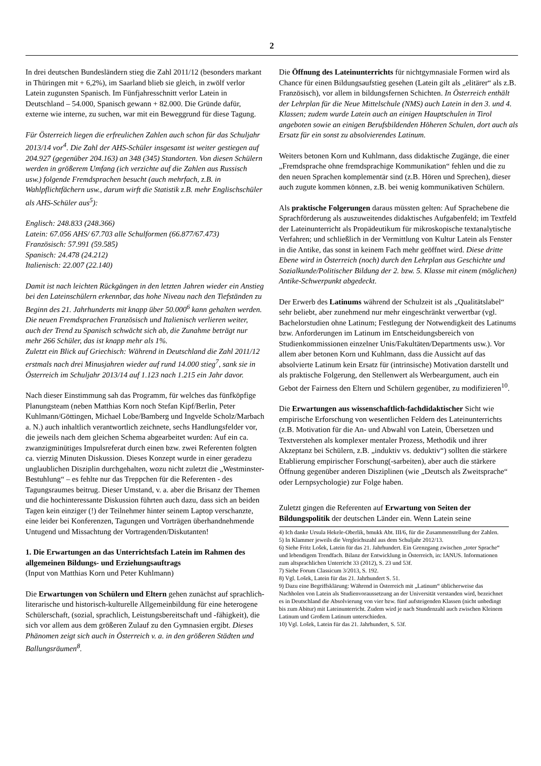2
In drei deutschen Bundesländern stieg die Zahl 2011/12 (besonders markant in Thüringen mit + 6,2%), im Saarland blieb sie gleich, in zwölf verlor Latein zugunsten Spanisch. Im Fünfjahresschnitt verlor Latein in Deutschland – 54.000, Spanisch gewann + 82.000. Die Gründe dafür, externe wie interne, zu suchen, war mit ein Beweggrund für diese Tagung.
Für Österreich liegen die erfreulichen Zahlen auch schon für das Schuljahr 2013/14 vor<sup>4</sup>. Die Zahl der AHS-Schüler insgesamt ist weiter gestiegen auf 204.927 (gegenüber 204.163) an 348 (345) Standorten. Von diesen Schülern werden in größerem Umfang (ich verzichte auf die Zahlen aus Russisch usw.) folgende Fremdsprachen besucht (auch mehrfach, z.B. in Wahlpflichtfächern usw., darum wirft die Statistik z.B. mehr Englischschüler als AHS-Schüler aus<sup>5</sup>):
Englisch: 248.833 (248.366)
Latein: 67.056 AHS/ 67.703 alle Schulformen (66.877/67.473)
Französisch: 57.991 (59.585)
Spanisch: 24.478 (24.212)
Italienisch: 22.007 (22.140)
Damit ist nach leichten Rückgängen in den letzten Jahren wieder ein Anstieg bei den Lateinschülern erkennbar, das hohe Niveau nach den Tiefständen zu Beginn des 21. Jahrhunderts mit knapp über 50.000<sup>6</sup> kann gehalten werden. Die neuen Fremdsprachen Französisch und Italienisch verlieren weiter, auch der Trend zu Spanisch schwächt sich ab, die Zunahme beträgt nur mehr 266 Schüler, das ist knapp mehr als 1%.
Zuletzt ein Blick auf Griechisch: Während in Deutschland die Zahl 2011/12 erstmals nach drei Minusjahren wieder auf rund 14.000 stieg<sup>7</sup>, sank sie in Österreich im Schuljahr 2013/14 auf 1.123 nach 1.215 ein Jahr davor.
Nach dieser Einstimmung sah das Programm, für welches das fünfköpfige Planungsteam (neben Matthias Korn noch Stefan Kipf/Berlin, Peter Kuhlmann/Göttingen, Michael Lobe/Bamberg und Ingvelde Scholz/Marbach a. N.) auch inhaltlich verantwortlich zeichnete, sechs Handlungsfelder vor, die jeweils nach dem gleichen Schema abgearbeitet wurden: Auf ein ca. zwanzigminütiges Impulsreferat durch einen bzw. zwei Referenten folgten ca. vierzig Minuten Diskussion. Dieses Konzept wurde in einer geradezu unglaublichen Disziplin durchgehalten, wozu nicht zuletzt die „Westminster-Bestuhlung“ – es fehlte nur das Treppchen für die Referenten - des Tagungsraumes beitrug. Dieser Umstand, v. a. aber die Brisanz der Themen und die hochinteressante Diskussion führten auch dazu, dass sich an beiden Tagen kein einziger (!) der Teilnehmer hinter seinem Laptop verschanzte, eine leider bei Konferenzen, Tagungen und Vorträgen überhandnehmende Untugend und Missachtung der Vortragenden/Diskutanten!
1. Die Erwartungen an das Unterrichtsfach Latein im Rahmen des allgemeinen Bildungs- und Erziehungsauftrags
(Input von Matthias Korn und Peter Kuhlmann)
Die Erwartungen von Schülern und Eltern gehen zunächst auf sprachlich-literarische und historisch-kulturelle Allgemeinbildung für eine heterogene Schülerschaft, (sozial, sprachlich, Leistungsbereitschaft und -fähigkeit), die sich vor allem aus dem größeren Zulauf zu den Gymnasien ergibt. Dieses Phänomen zeigt sich auch in Österreich v. a. in den größeren Städten und Ballungsräumen<sup>8</sup>.
Die Öffnung des Lateinunterrichts für nichtgymnasiale Formen wird als Chance für einen Bildungsaufstieg gesehen (Latein gilt als „elitärer“ als z.B. Französisch), vor allem in bildungsfernen Schichten. In Österreich enthält der Lehrplan für die Neue Mittelschule (NMS) auch Latein in den 3. und 4. Klassen; zudem wurde Latein auch an einigen Hauptschulen in Tirol angeboten sowie an einigen Berufsbildenden Höheren Schulen, dort auch als Ersatz für ein sonst zu absolvierendes Latinum.
Weiters betonen Korn und Kuhlmann, dass didaktische Zugänge, die einer „Fremdsprache ohne fremdsprachige Kommunikation“ fehlen und die zu den neuen Sprachen komplementär sind (z.B. Hören und Sprechen), dieser auch zugute kommen können, z.B. bei wenig kommunikativen Schülern.
Als praktische Folgerungen daraus müssten gelten: Auf Sprachebene die Sprachförderung als auszuweitendes didaktisches Aufgabenfeld; im Textfeld der Lateinunterricht als Propädeutikum für mikroskopische textanalytische Verfahren; und schließlich in der Vermittlung von Kultur Latein als Fenster in die Antike, das sonst in keinem Fach mehr geöffnet wird. Diese dritte Ebene wird in Österreich (noch) durch den Lehrplan aus Geschichte und Sozialkunde/Politischer Bildung der 2. bzw. 5. Klasse mit einem (möglichen) Antike-Schwerpunkt abgedeckt.
Der Erwerb des Latinums während der Schulzeit ist als „Qualitätslabel“ sehr beliebt, aber zunehmend nur mehr eingeschränkt verwertbar (vgl. Bachelorstudien ohne Latinum; Festlegung der Notwendigkeit des Latinums bzw. Anforderungen im Latinum im Entscheidungsbereich von Studienkommissionen einzelner Unis/Fakultäten/Departments usw.). Vor allem aber betonen Korn und Kuhlmann, dass die Aussicht auf das absolvierte Latinum kein Ersatz für (intrinsische) Motivation darstellt und als praktische Folgerung, den Stellenwert als Werbeargument, auch ein Gebot der Fairness den Eltern und Schülern gegenüber, zu modifizieren<sup>10</sup>.
Die Erwartungen aus wissenschaftlich-fachdidaktischer Sicht wie empirische Erforschung von wesentlichen Feldern des Lateinunterrichts (z.B. Motivation für die An- und Abwahl von Latein, Übersetzen und Textverstehen als komplexer mentaler Prozess, Methodik und ihrer Akzeptanz bei Schülern, z.B. „induktiv vs. deduktiv“) sollten die stärkere Etablierung empirischer Forschung(-sarbeiten), aber auch die stärkere Öffnung gegenüber anderen Disziplinen (wie „Deutsch als Zweitsprache“ oder Lernpsychologie) zur Folge haben.
Zuletzt gingen die Referenten auf Erwartung von Seiten der Bildungspolitik der deutschen Länder ein. Wenn Latein seine
4) Ich danke Ursula Hekele-Oberlik, bmukk Abt. III/6, für die Zusammenstellung der Zahlen.
5) In Klammer jeweils die Vergleichszahl aus dem Schuljahr 2012/13.
6) Siehe Fritz Lošek, Latein für das 21. Jahrhundert. Ein Grenzgang zwischen „toter Sprache“ und lebendigem Trendfach. Bilanz der Entwicklung in Österreich, in: IANUS. Informationen zum altsprachlichen Unterricht 33 (2012), S. 23 und 53f.
7) Siehe Forum Classicum 3/2013, S. 192.
8) Vgl. Lošek, Latein für das 21. Jahrhundert S. 51.
9) Dazu eine Begriffsklärung: Während in Österreich mit „Latinum“ üblicherweise das Nachholen von Latein als Studienvoraussetzung an der Universität verstanden wird, bezeichnet es in Deutschland die Absolvierung von vier bzw. fünf aufsteigenden Klassen (nicht unbedingt bis zum Abitur) mit Lateinunterricht. Zudem wird je nach Stundenzahl auch zwischen Kleinem Latinum und Großem Latinum unterschieden.
10) Vgl. Lošek, Latein für das 21. Jahrhundert, S. 53f.